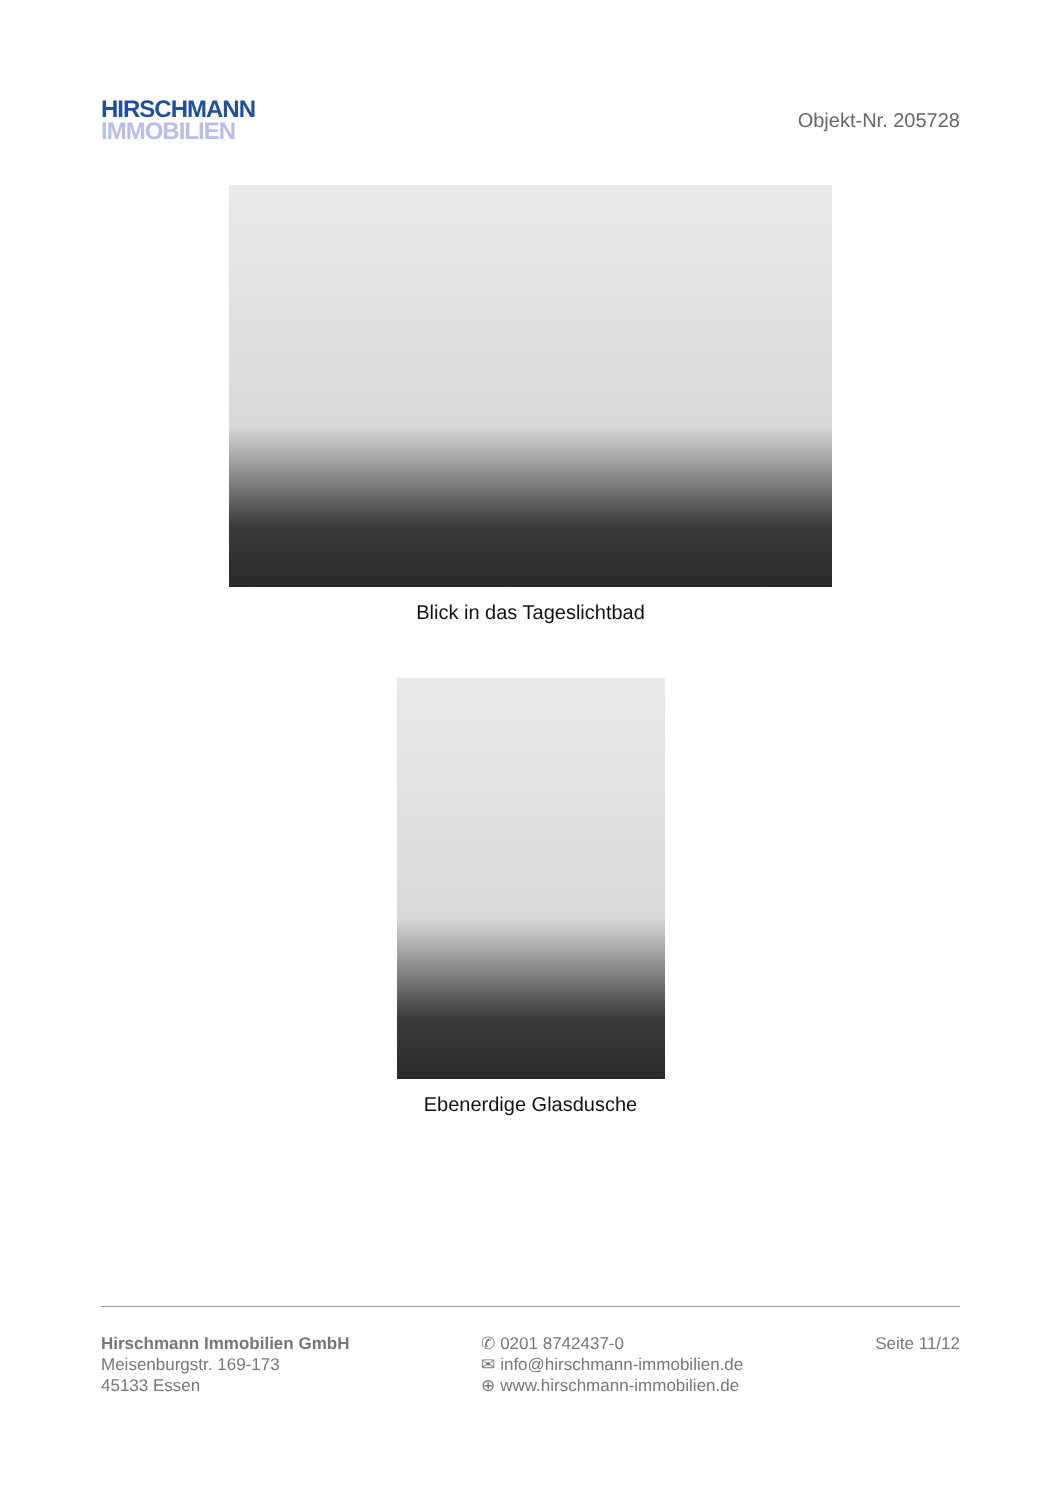HIRSCHMANN
IMMOBILIEN
Objekt-Nr. 205728
Blick in das Tageslichtbad
Ebenerdige Glasdusche
Hirschmann Immobilien GmbH
Meisenburgstr. 169-173
45133 Essen
✆ 0201 8742437-0
✉ info@hirschmann-immobilien.de
⊕ www.hirschmann-immobilien.de
Seite 11/12